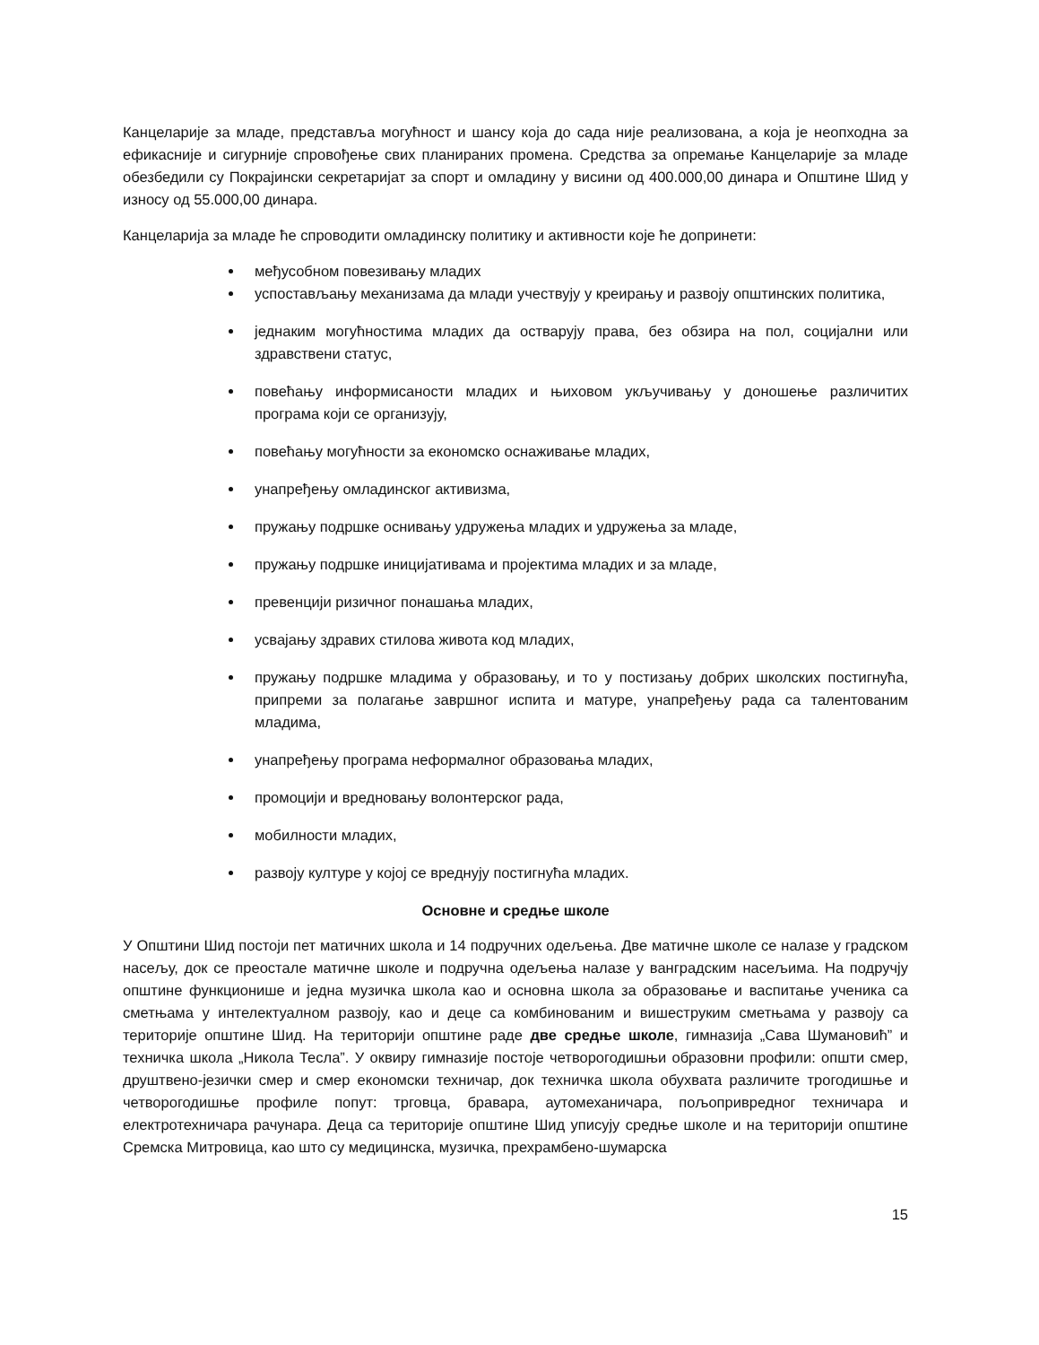Канцеларије за младе, представља могућност и шансу која до сада није реализована, а која је неопходна за ефикасније и сигурније спровођење свих планираних промена. Средства за опремање Канцеларије за младе обезбедили су Покрајински секретаријат за спорт и омладину у висини од 400.000,00 динара и Општине Шид у износу од 55.000,00 динара.
Канцеларија за младе ће спроводити омладинску политику и активности које ће допринети:
међусобном повезивању младих
успостављању механизама да млади учествују у креирању и развоју општинских политика,
једнаким могућностима младих да остварују права, без обзира на пол, социјални или здравствени статус,
повећању информисаности младих и њиховом укључивању у доношење различитих програма који се организују,
повећању могућности за економско оснаживање младих,
унапређењу омладинског активизма,
пружању подршке оснивању удружења младих и удружења за младе,
пружању подршке иницијативама и пројектима младих и за младе,
превенцији ризичног понашања младих,
усвајању здравих стилова живота код младих,
пружању подршке младима у образовању, и то у постизању добрих школских постигнућа, припреми за полагање завршног испита и матуре, унапређењу рада са талентованим младима,
унапређењу програма неформалног образовања младих,
промоцији и вредновању волонтерског рада,
мобилности младих,
развоју културе у којој се вреднују постигнућа младих.
Основне и средње школе
У Општини Шид постоји пет матичних школа и 14 подручних одељења. Две матичне школе се налазе у градском насељу, док се преостале матичне школе и подручна одељења налазе у ванградским насељима. На подручју општине функционише и једна музичка школа као и основна школа за образовање и васпитање ученика са сметњама у интелектуалном развоју, као и деце са комбинованим и вишеструким сметњама у развоју са територије општине Шид. На територији општине раде две средње школе, гимназија „Сава Шумановић” и техничка школа „Никола Тесла”. У оквиру гимназије постоје четворогодишњи образовни профили: општи смер, друштвено-језички смер и смер економски техничар, док техничка школа обухвата различите трогодишње и четворогодишње профиле попут: трговца, бравара, аутомеханичара, пољопривредног техничара и електротехничара рачунара. Деца са територије општине Шид уписују средње школе и на територији општине Сремска Митровица, као што су медицинска, музичка, прехрамбено-шумарска
15